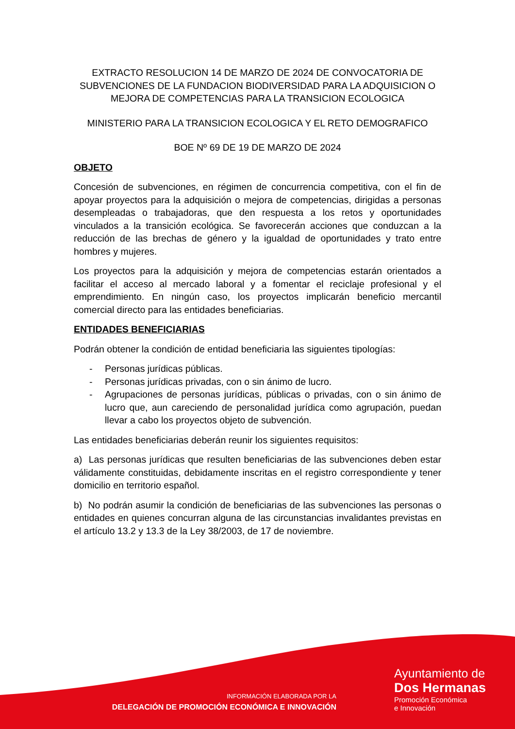EXTRACTO RESOLUCION 14 DE MARZO DE 2024 DE CONVOCATORIA DE SUBVENCIONES DE LA FUNDACION BIODIVERSIDAD PARA LA ADQUISICION O MEJORA DE COMPETENCIAS PARA LA TRANSICION ECOLOGICA
MINISTERIO PARA LA TRANSICION ECOLOGICA Y EL RETO DEMOGRAFICO
BOE Nº 69 DE 19 DE MARZO DE 2024
OBJETO
Concesión de subvenciones, en régimen de concurrencia competitiva, con el fin de apoyar proyectos para la adquisición o mejora de competencias, dirigidas a personas desempleadas o trabajadoras, que den respuesta a los retos y oportunidades vinculados a la transición ecológica. Se favorecerán acciones que conduzcan a la reducción de las brechas de género y la igualdad de oportunidades y trato entre hombres y mujeres.
Los proyectos para la adquisición y mejora de competencias estarán orientados a facilitar el acceso al mercado laboral y a fomentar el reciclaje profesional y el emprendimiento. En ningún caso, los proyectos implicarán beneficio mercantil comercial directo para las entidades beneficiarias.
ENTIDADES BENEFICIARIAS
Podrán obtener la condición de entidad beneficiaria las siguientes tipologías:
- Personas jurídicas públicas.
- Personas jurídicas privadas, con o sin ánimo de lucro.
- Agrupaciones de personas jurídicas, públicas o privadas, con o sin ánimo de lucro que, aun careciendo de personalidad jurídica como agrupación, puedan llevar a cabo los proyectos objeto de subvención.
Las entidades beneficiarias deberán reunir los siguientes requisitos:
a) Las personas jurídicas que resulten beneficiarias de las subvenciones deben estar válidamente constituidas, debidamente inscritas en el registro correspondiente y tener domicilio en territorio español.
b) No podrán asumir la condición de beneficiarias de las subvenciones las personas o entidades en quienes concurran alguna de las circunstancias invalidantes previstas en el artículo 13.2 y 13.3 de la Ley 38/2003, de 17 de noviembre.
INFORMACIÓN ELABORADA POR LA
DELEGACIÓN DE PROMOCIÓN ECONÓMICA E INNOVACIÓN
Ayuntamiento de
Dos Hermanas
Promoción Económica
e Innovación